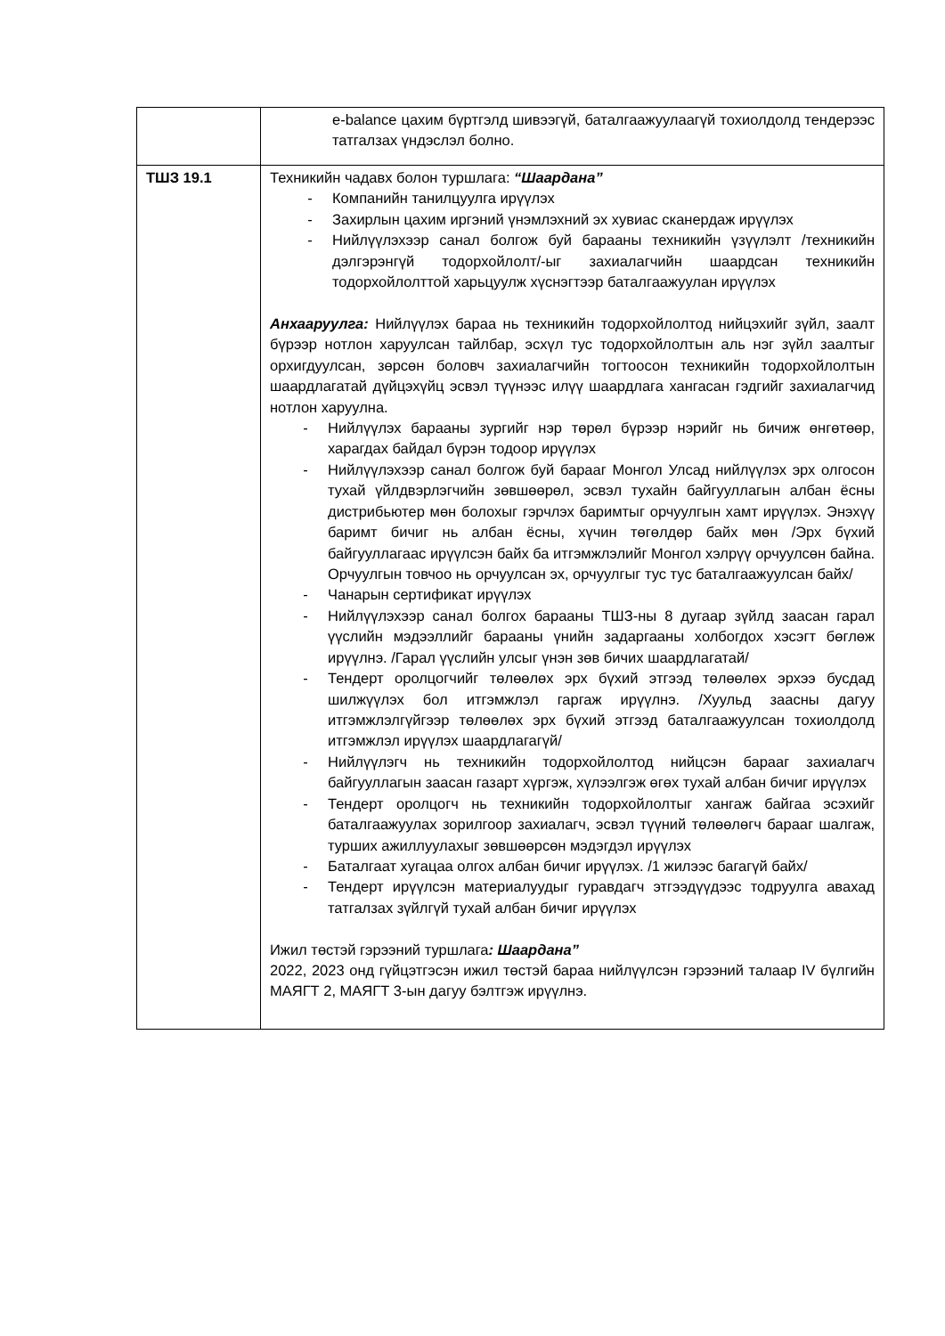| | e-balance цахим бүртгэлд шивээгүй, баталгаажуулаагүй тохиолдолд тендерээс татгалзах үндэслэл болно. |
| ТШЗ 19.1 | Техникийн чадавх болон туршлага: “Шаардана” - Компанийн танилцуулга ирүүлэх - Захирлын цахим иргэний үнэмлэхний эх хувиас сканердаж ирүүлэх - Нийлүүлэхээр санал болгож буй барааны техникийн үзүүлэлт /техникийн дэлгэрэнгүй тодорхойлолт/-ыг захиалагчийн шаардсан техникийн тодорхойлолттой харьцуулж хүснэгтээр баталгаажуулан ирүүлэх Анхааруулга: Нийлүүлэх бараа нь техникийн тодорхойлолтод нийцэхийг зүйл, заалт бүрээр нотлон харуулсан тайлбар, эсхүл тус тодорхойлолтын аль нэг зүйл заалтыг орхигдуулсан, зөрсөн боловч захиалагчийн тогтоосон техникийн тодорхойлолтын шаардлагатай дүйцэхүйц эсвэл түүнээс илүү шаардлага хангасан гэдгийг захиалагчид нотлон харуулна. - Нийлүүлэх барааны зургийг нэр төрөл бүрээр нэрийг нь бичиж өнгөтөөр, харагдах байдал бүрэн тодоор ирүүлэх - Нийлүүлэхээр санал болгож буй барааг Монгол Улсад нийлүүлэх эрх олгосон тухай үйлдвэрлэгчийн зөвшөөрөл, эсвэл тухайн байгууллагын албан ёсны дистрибьютер мөн болохыг гэрчлэх баримтыг орчуулгын хамт ирүүлэх. Энэхүү баримт бичиг нь албан ёсны, хүчин төгөлдөр байх мөн /Эрх бүхий байгууллагаас ирүүлсэн байх ба итгэмжлэлийг Монгол хэлрүү орчуулсөн байна. Орчуулгын товчоо нь орчуулсан эх, орчуулгыг тус тус баталгаажуулсан байх/ - Чанарын сертификат ирүүлэх - Нийлүүлэхээр санал болгох барааны ТШЗ-ны 8 дугаар зүйлд заасан гарал үүслийн мэдээллийг барааны үнийн задаргааны холбогдох хэсэгт бөглөж ирүүлнэ. /Гарал үүслийн улсыг үнэн зөв бичих шаардлагатай/ - Тендерт оролцогчийг төлөөлөх эрх бүхий этгээд төлөөлөх эрхээ бусдад шилжүүлэх бол итгэмжлэл гаргаж ирүүлнэ. /Хуульд заасны дагуу итгэмжлэлгүйгээр төлөөлөх эрх бүхий этгээд баталгаажуулсан тохиолдолд итгэмжлэл ирүүлэх шаардлагагүй/ - Нийлүүлэгч нь техникийн тодорхойлолтод нийцсэн барааг захиалагч байгууллагын заасан газарт хүргэж, хүлээлгэж өгөх тухай албан бичиг ирүүлэх - Тендерт оролцогч нь техникийн тодорхойлолтыг хангаж байгаа эсэхийг баталгаажуулах зорилгоор захиалагч, эсвэл түүний төлөөлөгч барааг шалгаж, турших ажиллуулахыг зөвшөөрсөн мэдэгдэл ирүүлэх - Баталгаат хугацаа олгох албан бичиг ирүүлэх. /1 жилээс багагүй байх/ - Тендерт ирүүлсэн материалуудыг гуравдагч этгээдүүдээс тодруулга авахад татгалзах зүйлгүй тухай албан бичиг ирүүлэх Ижил төстэй гэрээний туршлага : Шаардана” 2022, 2023 онд гүйцэтгэсэн ижил төстэй бараа нийлүүлсэн гэрээний талаар IV бүлгийн МАЯГТ 2, МАЯГТ 3-ын дагуу бэлтгэж ирүүлнэ. |